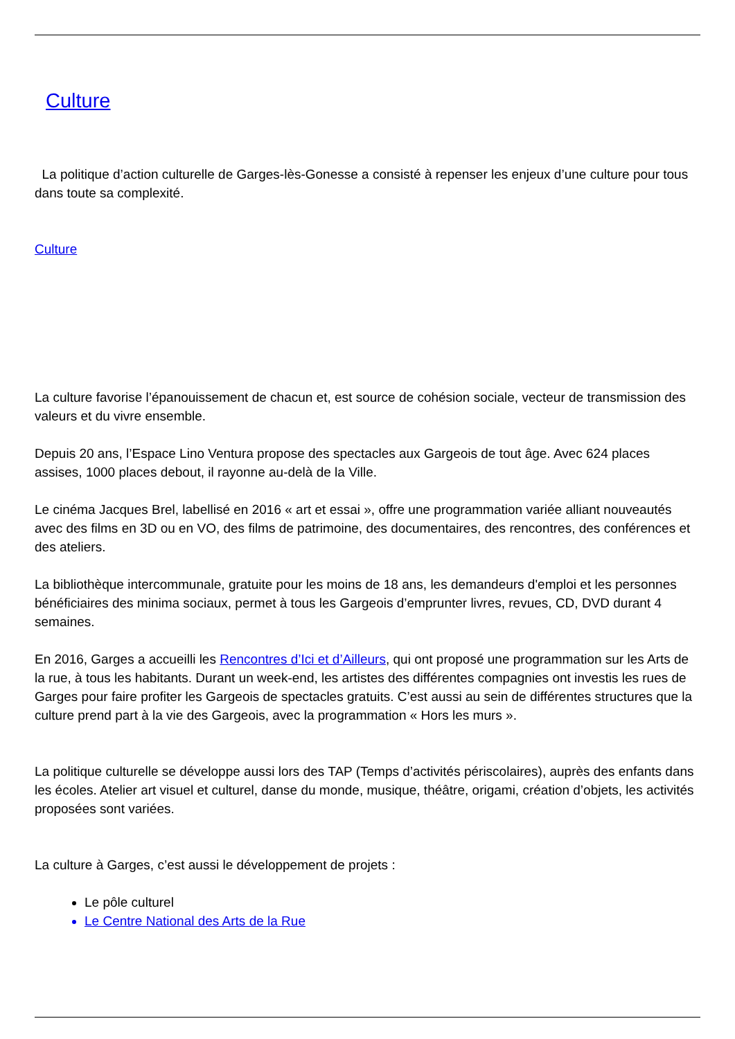Culture
La politique d’action culturelle de Garges-lès-Gonesse a consisté à repenser les enjeux d’une culture pour tous dans toute sa complexité.
Culture
La culture favorise l’épanouissement de chacun et, est source de cohésion sociale, vecteur de transmission des valeurs et du vivre ensemble.
Depuis 20 ans, l’Espace Lino Ventura propose des spectacles aux Gargeois de tout âge. Avec 624 places assises, 1000 places debout, il rayonne au-delà de la Ville.
Le cinéma Jacques Brel, labellisé en 2016 « art et essai », offre une programmation variée alliant nouveautés avec des films en 3D ou en VO, des films de patrimoine, des documentaires, des rencontres, des conférences et des ateliers.
La bibliothèque intercommunale, gratuite pour les moins de 18 ans, les demandeurs d'emploi et les personnes bénéficiaires des minima sociaux, permet à tous les Gargeois d’emprunter livres, revues, CD, DVD durant 4 semaines.
En 2016, Garges a accueilli les Rencontres d’Ici et d’Ailleurs, qui ont proposé une programmation sur les Arts de la rue, à tous les habitants. Durant un week-end, les artistes des différentes compagnies ont investis les rues de Garges pour faire profiter les Gargeois de spectacles gratuits. C’est aussi au sein de différentes structures que la culture prend part à la vie des Gargeois, avec la programmation « Hors les murs ».
La politique culturelle se développe aussi lors des TAP (Temps d’activités périscolaires), auprès des enfants dans les écoles. Atelier art visuel et culturel, danse du monde, musique, théâtre, origami, création d’objets, les activités proposées sont variées.
La culture à Garges, c’est aussi le développement de projets :
Le pôle culturel
Le Centre National des Arts de la Rue